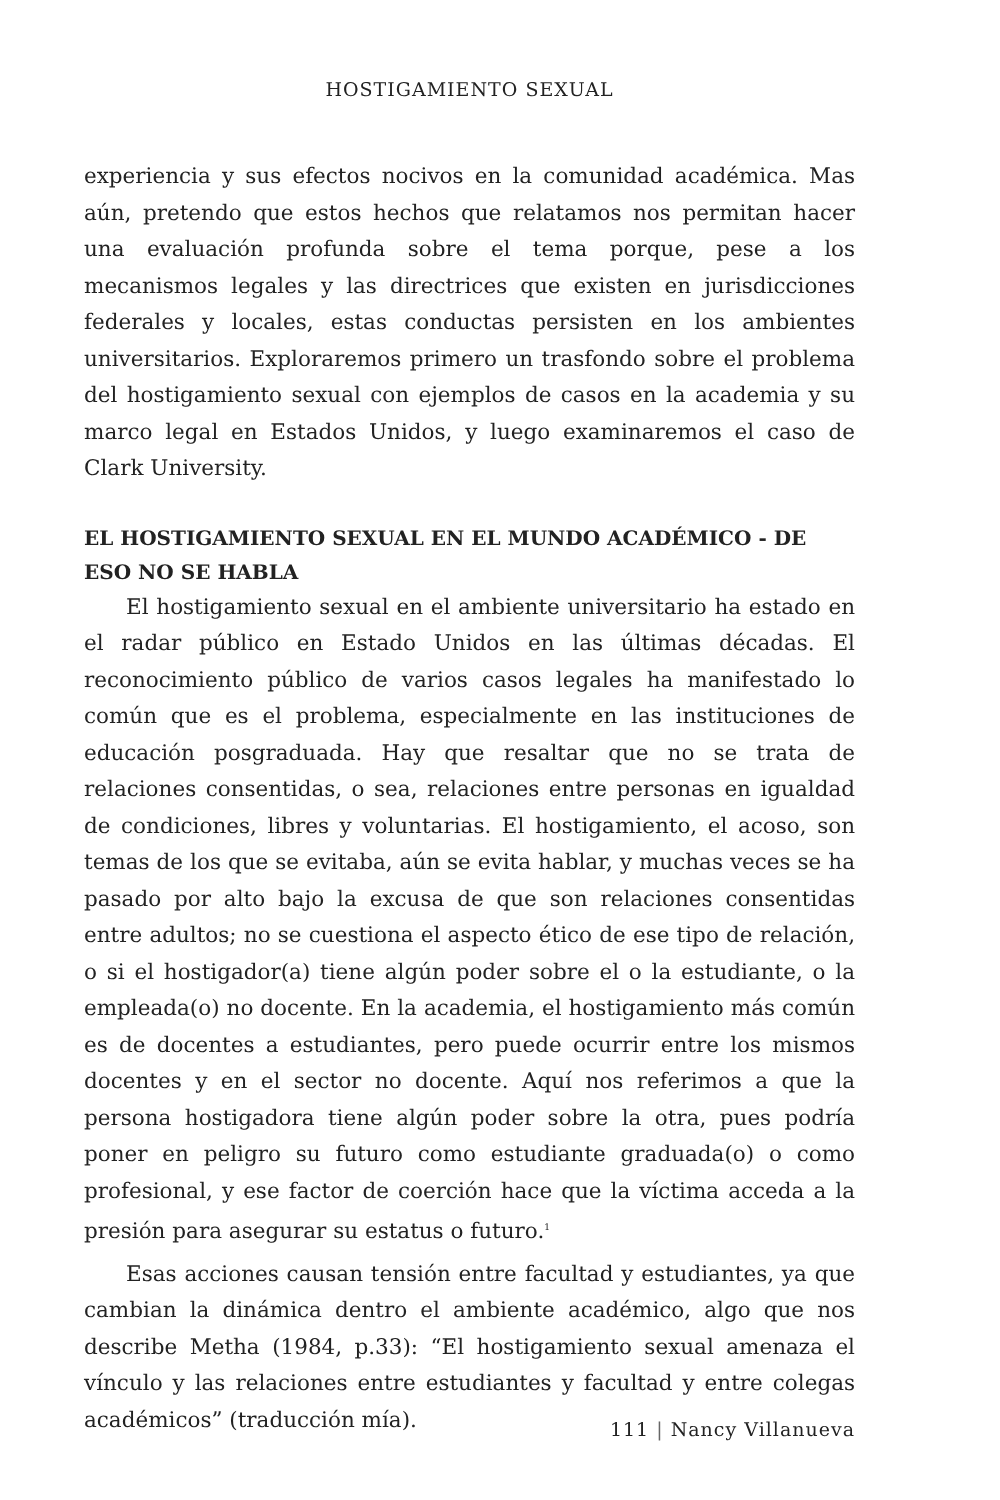HOSTIGAMIENTO SEXUAL
experiencia y sus efectos nocivos en la comunidad académica. Mas aún, pretendo que estos hechos que relatamos nos permitan hacer una evaluación profunda sobre el tema porque, pese a los mecanismos legales y las directrices que existen en jurisdicciones federales y locales, estas conductas persisten en los ambientes universitarios. Exploraremos primero un trasfondo sobre el problema del hostigamiento sexual con ejemplos de casos en la academia y su marco legal en Estados Unidos, y luego examinaremos el caso de Clark University.
EL HOSTIGAMIENTO SEXUAL EN EL MUNDO ACADÉMICO - DE ESO NO SE HABLA
El hostigamiento sexual en el ambiente universitario ha estado en el radar público en Estado Unidos en las últimas décadas. El reconocimiento público de varios casos legales ha manifestado lo común que es el problema, especialmente en las instituciones de educación posgraduada. Hay que resaltar que no se trata de relaciones consentidas, o sea, relaciones entre personas en igualdad de condiciones, libres y voluntarias. El hostigamiento, el acoso, son temas de los que se evitaba, aún se evita hablar, y muchas veces se ha pasado por alto bajo la excusa de que son relaciones consentidas entre adultos; no se cuestiona el aspecto ético de ese tipo de relación, o si el hostigador(a) tiene algún poder sobre el o la estudiante, o la empleada(o) no docente. En la academia, el hostigamiento más común es de docentes a estudiantes, pero puede ocurrir entre los mismos docentes y en el sector no docente. Aquí nos referimos a que la persona hostigadora tiene algún poder sobre la otra, pues podría poner en peligro su futuro como estudiante graduada(o) o como profesional, y ese factor de coerción hace que la víctima acceda a la presión para asegurar su estatus o futuro.<sup>1</sup>
Esas acciones causan tensión entre facultad y estudiantes, ya que cambian la dinámica dentro el ambiente académico, algo que nos describe Metha (1984, p.33): “El hostigamiento sexual amenaza el vínculo y las relaciones entre estudiantes y facultad y entre colegas académicos” (traducción mía).
111 | Nancy Villanueva